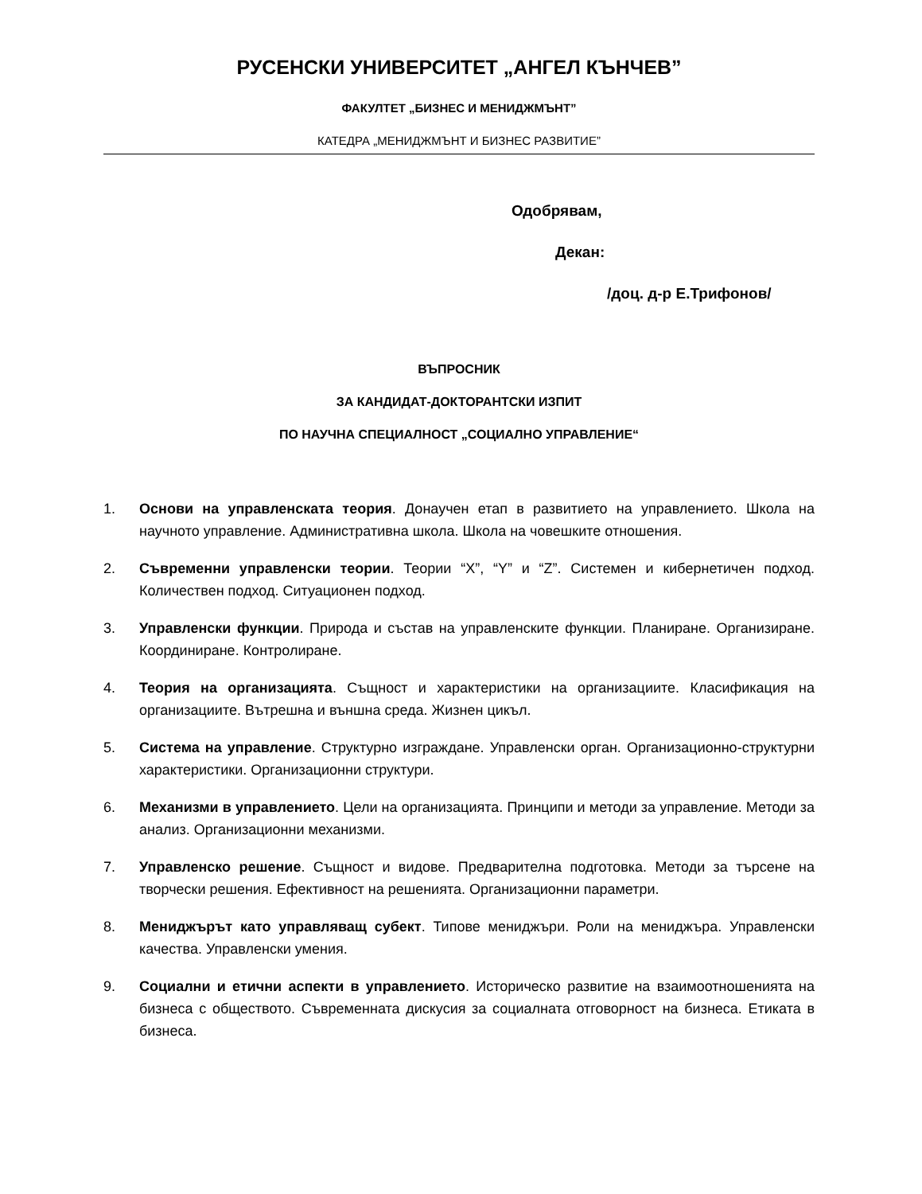РУСЕНСКИ УНИВЕРСИТЕТ „АНГЕЛ КЪНЧЕВ”
ФАКУЛТЕТ „БИЗНЕС И МЕНИДЖМЪНТ”
КАТЕДРА „МЕНИДЖМЪНТ И БИЗНЕС РАЗВИТИЕ”
Одобрявам,
Декан:
/доц. д-р Е.Трифонов/
ВЪПРОСНИК
ЗА КАНДИДАТ-ДОКТОРАНТСКИ ИЗПИТ
ПО НАУЧНА СПЕЦИАЛНОСТ „СОЦИАЛНО УПРАВЛЕНИЕ“
1. Основи на управленската теория. Донаучен етап в развитието на управлението. Школа на научното управление. Административна школа. Школа на човешките отношения.
2. Съвременни управленски теории. Теории “X”, “Y” и “Z”. Системен и кибернетичен подход. Количествен подход. Ситуационен подход.
3. Управленски функции. Природа и състав на управленските функции. Планиране. Организиране. Координиране. Контролиране.
4. Теория на организацията. Същност и характеристики на организациите. Класификация на организациите. Вътрешна и външна среда. Жизнен цикъл.
5. Система на управление. Структурно изграждане. Управленски орган. Организационно-структурни характеристики. Организационни структури.
6. Механизми в управлението. Цели на организацията. Принципи и методи за управление. Методи за анализ. Организационни механизми.
7. Управленско решение. Същност и видове. Предварителна подготовка. Методи за търсене на творчески решения. Ефективност на решенията. Организационни параметри.
8. Мениджърът като управляващ субект. Типове мениджъри. Роли на мениджъра. Управленски качества. Управленски умения.
9. Социални и етични аспекти в управлението. Историческо развитие на взаимоотношенията на бизнеса с обществото. Съвременната дискусия за социалната отговорност на бизнеса. Етиката в бизнеса.